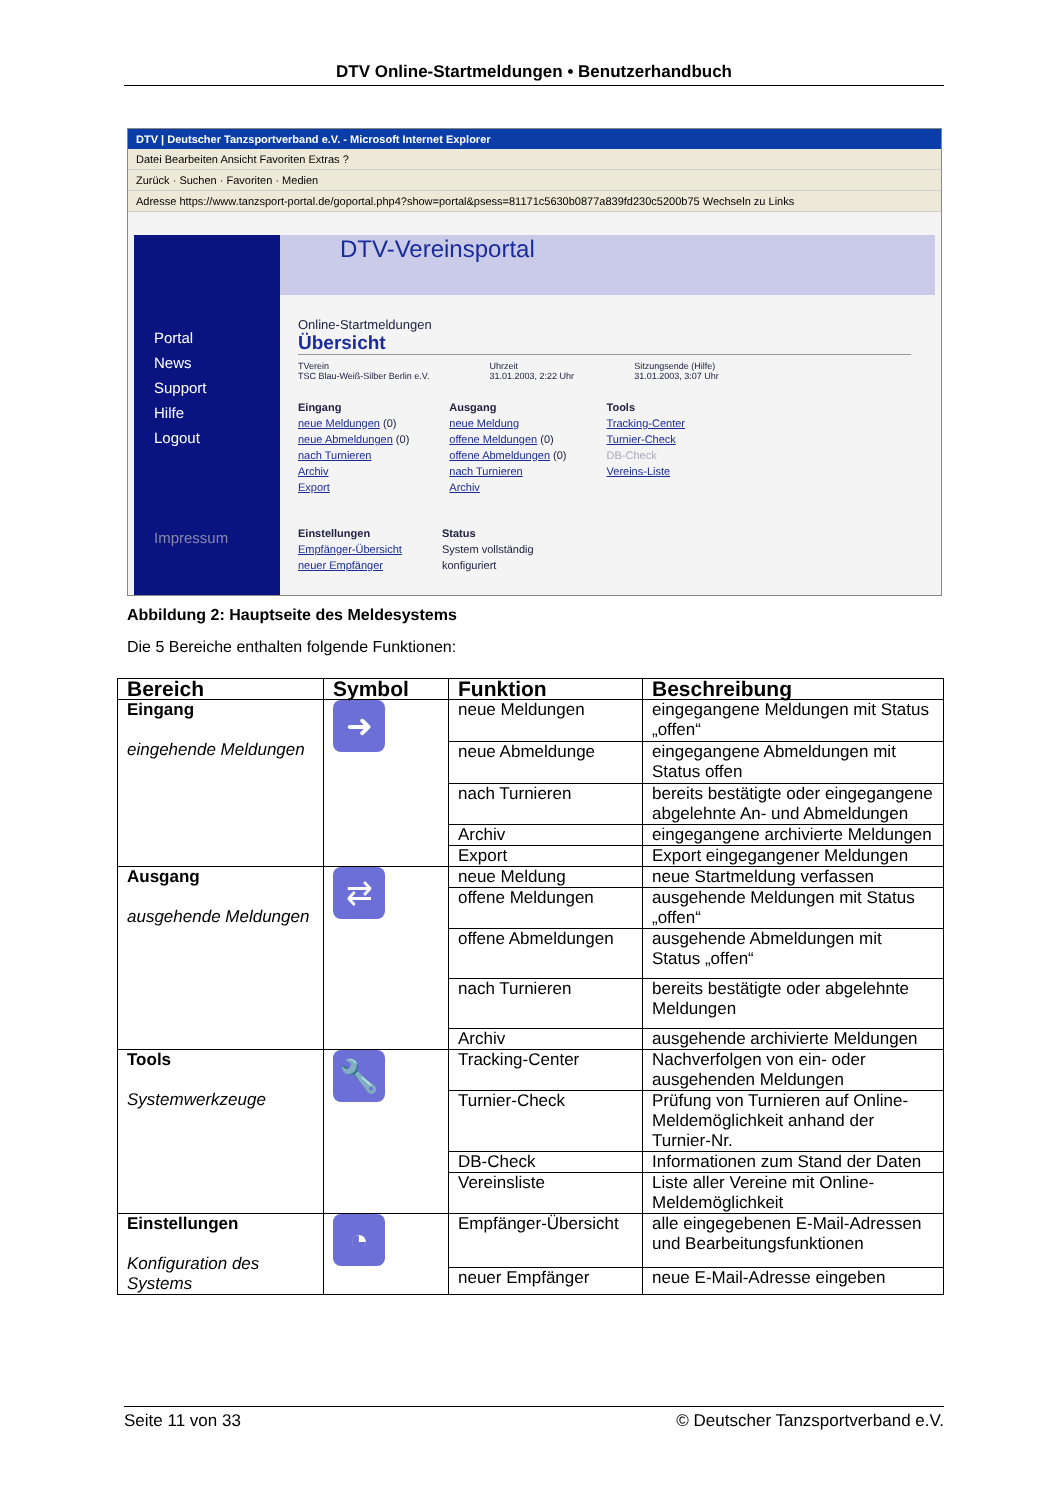DTV Online-Startmeldungen • Benutzerhandbuch
DTV | Deutscher Tanzsportverband e.V. - Microsoft Internet Explorer
Datei Bearbeiten Ansicht Favoriten Extras ?
Zurück · Suchen · Favoriten · Medien
Adresse https://www.tanzsport-portal.de/goportal.php4?show=portal&psess=81171c5630b0877a839fd230c5200b75 Wechseln zu Links
Portal
News
Support
Hilfe
Logout
Impressum
DTV-Vereinsportal
Online-Startmeldungen
Übersicht
TVerein
TSC Blau-Weiß-Silber Berlin e.V.
Uhrzeit
31.01.2003, 2:22 Uhr
Sitzungsende (Hilfe)
31.01.2003, 3:07 Uhr
Eingang
neue Meldungen (0)
neue Abmeldungen (0)
nach Turnieren
Archiv
Export
Ausgang
neue Meldung
offene Meldungen (0)
offene Abmeldungen (0)
nach Turnieren
Archiv
Tools
Tracking-Center
Turnier-Check
DB-Check
Vereins-Liste
Einstellungen
Empfänger-Übersicht
neuer Empfänger
Status
System vollständig
konfiguriert
Abbildung 2: Hauptseite des Meldesystems
Die 5 Bereiche enthalten folgende Funktionen:
| Bereich | Symbol | Funktion | Beschreibung |
| --- | --- | --- | --- |
| Eingang eingehende Meldungen | ➜ | neue Meldungen | eingegangene Meldungen mit Status „offen“ |
| | | neue Abmeldunge | eingegangene Abmeldungen mit Status offen |
| | | nach Turnieren | bereits bestätigte oder eingegangene abgelehnte An- und Abmeldungen |
| | | Archiv | eingegangene archivierte Meldungen |
| | | Export | Export eingegangener Meldungen |
| Ausgang ausgehende Meldungen | ⇄ | neue Meldung | neue Startmeldung verfassen |
| | | offene Meldungen | ausgehende Meldungen mit Status „offen“ |
| | | offene Abmeldungen | ausgehende Abmeldungen mit Status „offen“ |
| | | nach Turnieren | bereits bestätigte oder abgelehnte Meldungen |
| | | Archiv | ausgehende archivierte Meldungen |
| Tools Systemwerkzeuge | 🔧 | Tracking-Center | Nachverfolgen von ein- oder ausgehenden Meldungen |
| | | Turnier-Check | Prüfung von Turnieren auf Online-Meldemöglichkeit anhand der Turnier-Nr. |
| | | DB-Check | Informationen zum Stand der Daten |
| | | Vereinsliste | Liste aller Vereine mit Online-Meldemöglichkeit |
| Einstellungen Konfiguration des Systems | ◔ | Empfänger-Übersicht | alle eingegebenen E-Mail-Adressen und Bearbeitungsfunktionen |
| | | neuer Empfänger | neue E-Mail-Adresse eingeben |
Seite 11 von 33 © Deutscher Tanzsportverband e.V.